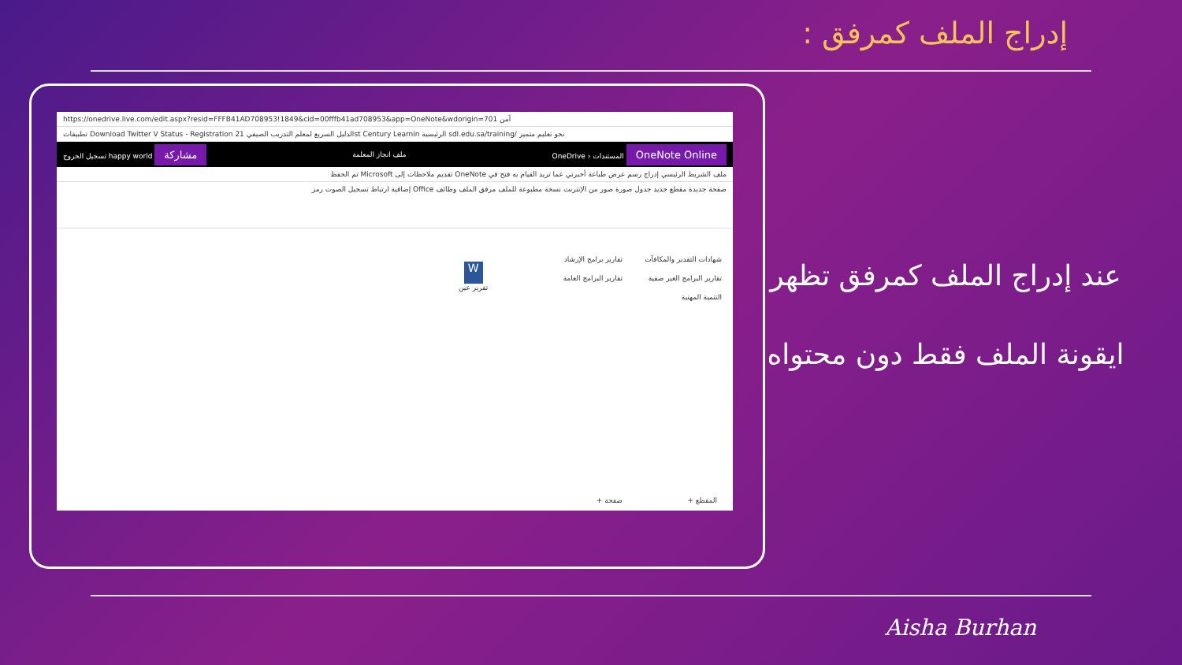إدراج الملف كمرفق :
https://onedrive.live.com/edit.aspx?resid=FFFB41AD708953!1849&cid=00fffb41ad708953&app=OneNote&wdorigin=701 آمن
تطبيقات Download Twitter V Status - Registration الدليل السريع لمعلم التدريب الصيفي 21st Century Learnin الرئيسية sdl.edu.sa/training/ نحو تعليم متميز
تسجيل الخروج happy world مشاركة ملف انجاز المعلمة OneDrive › المستندات OneNote Online
ملف الشريط الرئيسي إدراج رسم عرض طباعة أخبرني عما تريد القيام به فتح في OneNote تقديم ملاحظات إلى Microsoft تم الحفظ
صفحة جديدة مقطع جديد جدول صورة صور من الإنترنت نسخة مطبوعة للملف مرفق الملف وظائف Office إضافية ارتباط تسجيل الصوت رمز
شهادات التقدير والمكافآت
تقارير البرامج الغير صفية
التنمية المهنية
تقارير برامج الإرشاد
تقارير البرامج العامة
W
تقرير عين
+ المقطع + صفحة
عند إدراج الملف كمرفق تظهر ايقونة الملف فقط دون محتواه
Aisha Burhan